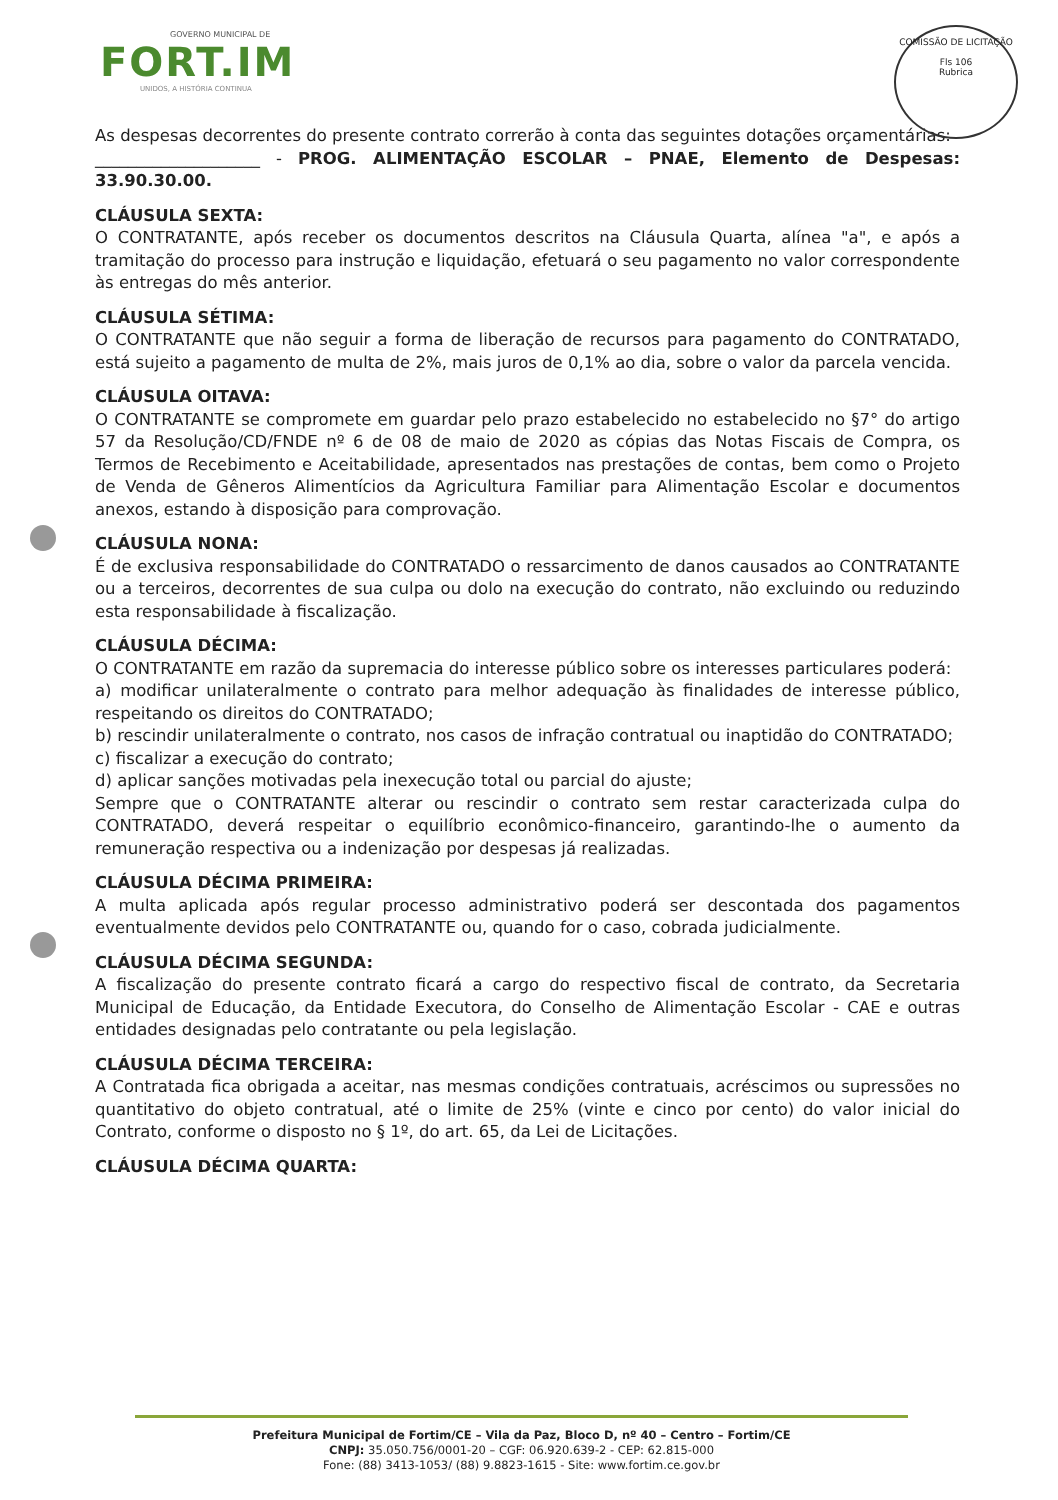GOVERNO MUNICIPAL DE
FORT.IM
UNIDOS, A HISTÓRIA CONTINUA
COMISSÃO DE LICITAÇÃO
Fls 106
Rubrica
As despesas decorrentes do presente contrato correrão à conta das seguintes dotações orçamentárias:
____________________ - PROG. ALIMENTAÇÃO ESCOLAR – PNAE, Elemento de Despesas: 33.90.30.00.
CLÁUSULA SEXTA:
O CONTRATANTE, após receber os documentos descritos na Cláusula Quarta, alínea "a", e após a tramitação do processo para instrução e liquidação, efetuará o seu pagamento no valor correspondente às entregas do mês anterior.
CLÁUSULA SÉTIMA:
O CONTRATANTE que não seguir a forma de liberação de recursos para pagamento do CONTRATADO, está sujeito a pagamento de multa de 2%, mais juros de 0,1% ao dia, sobre o valor da parcela vencida.
CLÁUSULA OITAVA:
O CONTRATANTE se compromete em guardar pelo prazo estabelecido no estabelecido no §7° do artigo 57 da Resolução/CD/FNDE nº 6 de 08 de maio de 2020 as cópias das Notas Fiscais de Compra, os Termos de Recebimento e Aceitabilidade, apresentados nas prestações de contas, bem como o Projeto de Venda de Gêneros Alimentícios da Agricultura Familiar para Alimentação Escolar e documentos anexos, estando à disposição para comprovação.
CLÁUSULA NONA:
É de exclusiva responsabilidade do CONTRATADO o ressarcimento de danos causados ao CONTRATANTE ou a terceiros, decorrentes de sua culpa ou dolo na execução do contrato, não excluindo ou reduzindo esta responsabilidade à fiscalização.
CLÁUSULA DÉCIMA:
O CONTRATANTE em razão da supremacia do interesse público sobre os interesses particulares poderá:
a) modificar unilateralmente o contrato para melhor adequação às finalidades de interesse público, respeitando os direitos do CONTRATADO;
b) rescindir unilateralmente o contrato, nos casos de infração contratual ou inaptidão do CONTRATADO;
c) fiscalizar a execução do contrato;
d) aplicar sanções motivadas pela inexecução total ou parcial do ajuste;
Sempre que o CONTRATANTE alterar ou rescindir o contrato sem restar caracterizada culpa do CONTRATADO, deverá respeitar o equilíbrio econômico-financeiro, garantindo-lhe o aumento da remuneração respectiva ou a indenização por despesas já realizadas.
CLÁUSULA DÉCIMA PRIMEIRA:
A multa aplicada após regular processo administrativo poderá ser descontada dos pagamentos eventualmente devidos pelo CONTRATANTE ou, quando for o caso, cobrada judicialmente.
CLÁUSULA DÉCIMA SEGUNDA:
A fiscalização do presente contrato ficará a cargo do respectivo fiscal de contrato, da Secretaria Municipal de Educação, da Entidade Executora, do Conselho de Alimentação Escolar - CAE e outras entidades designadas pelo contratante ou pela legislação.
CLÁUSULA DÉCIMA TERCEIRA:
A Contratada fica obrigada a aceitar, nas mesmas condições contratuais, acréscimos ou supressões no quantitativo do objeto contratual, até o limite de 25% (vinte e cinco por cento) do valor inicial do Contrato, conforme o disposto no § 1º, do art. 65, da Lei de Licitações.
CLÁUSULA DÉCIMA QUARTA:
Prefeitura Municipal de Fortim/CE – Vila da Paz, Bloco D, nº 40 – Centro – Fortim/CE
CNPJ: 35.050.756/0001-20 – CGF: 06.920.639-2 - CEP: 62.815-000
Fone: (88) 3413-1053/ (88) 9.8823-1615 - Site: www.fortim.ce.gov.br